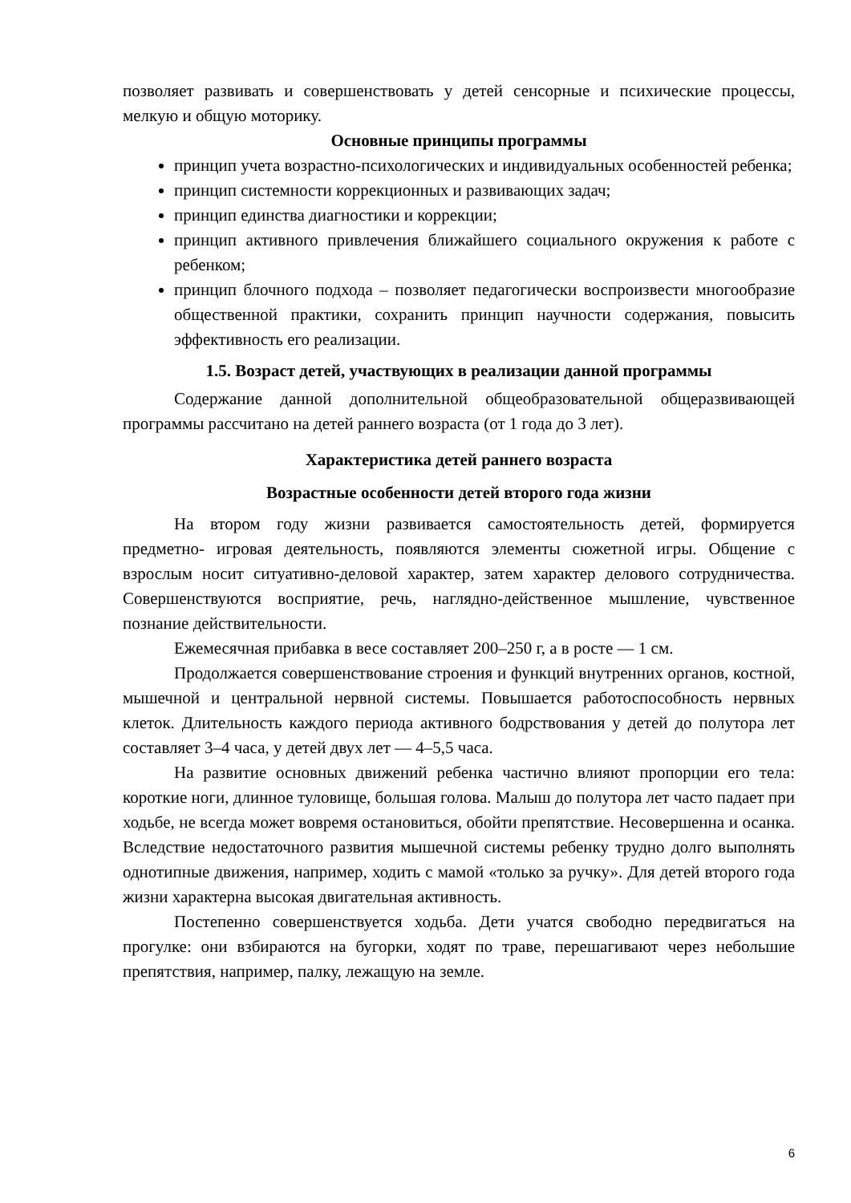позволяет развивать и совершенствовать у детей сенсорные и психические процессы, мелкую и общую моторику.
Основные принципы программы
принцип учета возрастно-психологических и индивидуальных особенностей ребенка;
принцип системности коррекционных и развивающих задач;
принцип единства диагностики и коррекции;
принцип активного привлечения ближайшего социального окружения к работе с ребенком;
принцип блочного подхода – позволяет педагогически воспроизвести многообразие общественной практики, сохранить принцип научности содержания, повысить эффективность его реализации.
1.5. Возраст детей, участвующих в реализации данной программы
Содержание данной дополнительной общеобразовательной общеразвивающей программы рассчитано на детей раннего возраста (от 1 года до 3 лет).
Характеристика детей раннего возраста
Возрастные особенности детей второго года жизни
На втором году жизни развивается самостоятельность детей, формируется предметно- игровая деятельность, появляются элементы сюжетной игры. Общение с взрослым носит ситуативно-деловой характер, затем характер делового сотрудничества. Совершенствуются восприятие, речь, наглядно-действенное мышление, чувственное познание действительности.
Ежемесячная прибавка в весе составляет 200–250 г, а в росте — 1 см.
Продолжается совершенствование строения и функций внутренних органов, костной, мышечной и центральной нервной системы. Повышается работоспособность нервных клеток. Длительность каждого периода активного бодрствования у детей до полутора лет составляет 3–4 часа, у детей двух лет — 4–5,5 часа.
На развитие основных движений ребенка частично влияют пропорции его тела: короткие ноги, длинное туловище, большая голова. Малыш до полутора лет часто падает при ходьбе, не всегда может вовремя остановиться, обойти препятствие. Несовершенна и осанка. Вследствие недостаточного развития мышечной системы ребенку трудно долго выполнять однотипные движения, например, ходить с мамой «только за ручку». Для детей второго года жизни характерна высокая двигательная активность.
Постепенно совершенствуется ходьба. Дети учатся свободно передвигаться на прогулке: они взбираются на бугорки, ходят по траве, перешагивают через небольшие препятствия, например, палку, лежащую на земле.
6